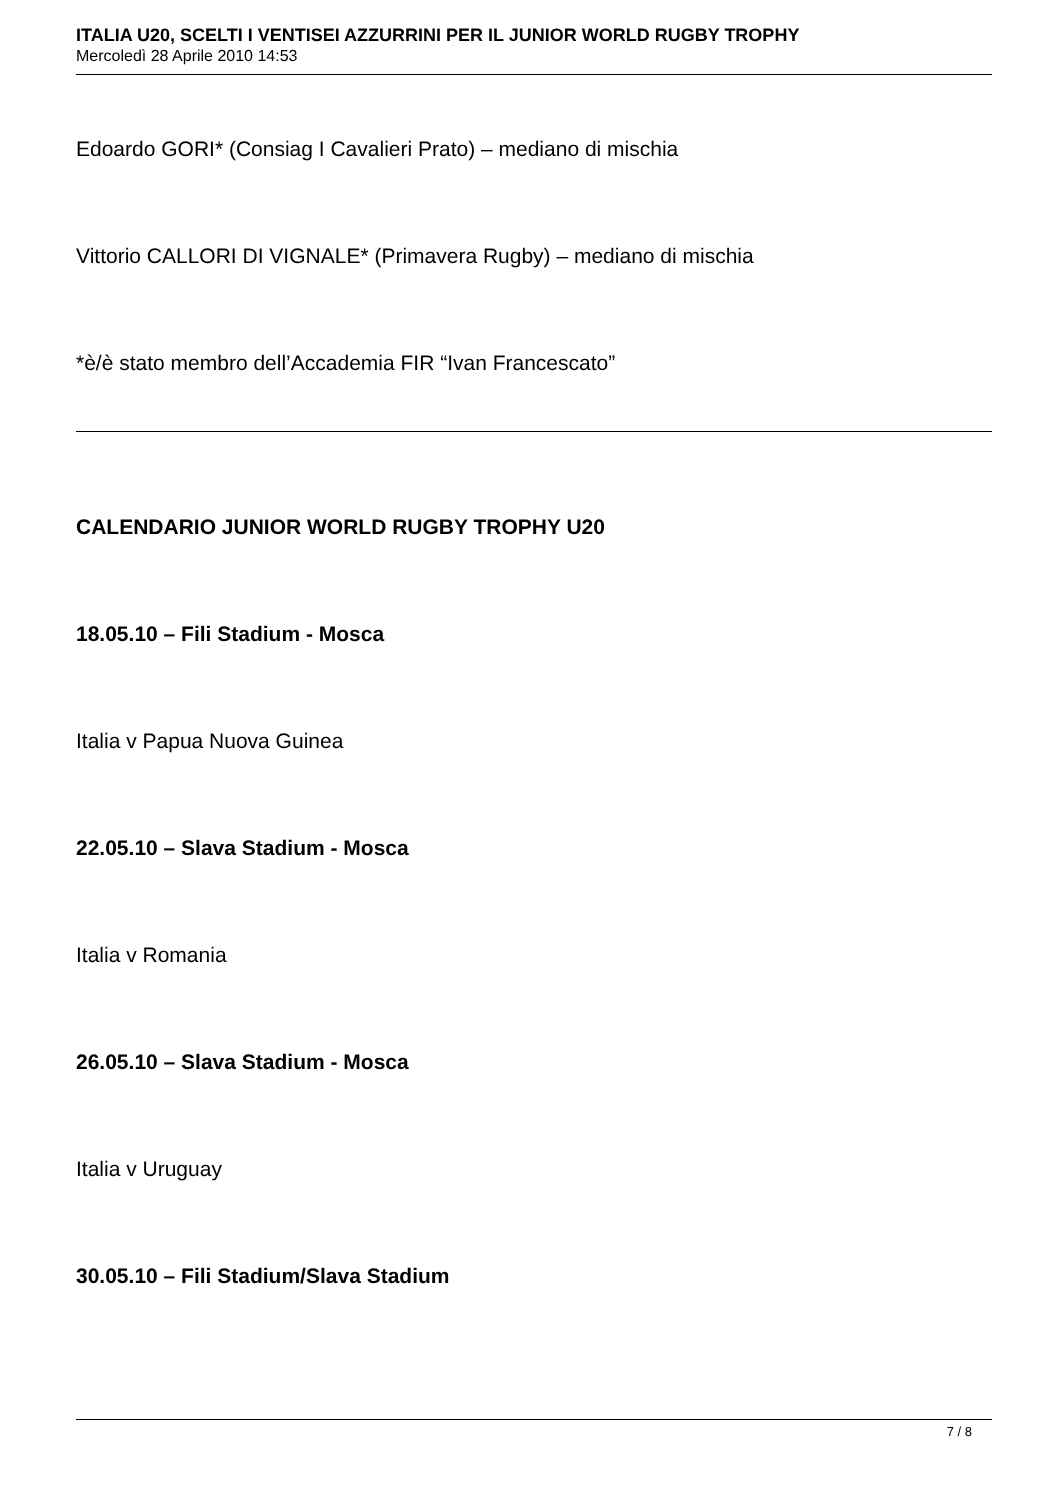ITALIA U20, SCELTI I VENTISEI AZZURRINI PER IL JUNIOR WORLD RUGBY TROPHY
Mercoledì 28 Aprile 2010 14:53
Edoardo GORI* (Consiag I Cavalieri Prato) – mediano di mischia
Vittorio CALLORI DI VIGNALE* (Primavera Rugby) – mediano di mischia
*è/è stato membro dell’Accademia FIR “Ivan Francescato”
CALENDARIO JUNIOR WORLD RUGBY TROPHY U20
18.05.10 – Fili Stadium - Mosca
Italia v Papua Nuova Guinea
22.05.10 – Slava Stadium - Mosca
Italia v Romania
26.05.10 – Slava Stadium - Mosca
Italia v Uruguay
30.05.10 – Fili Stadium/Slava Stadium
7 / 8